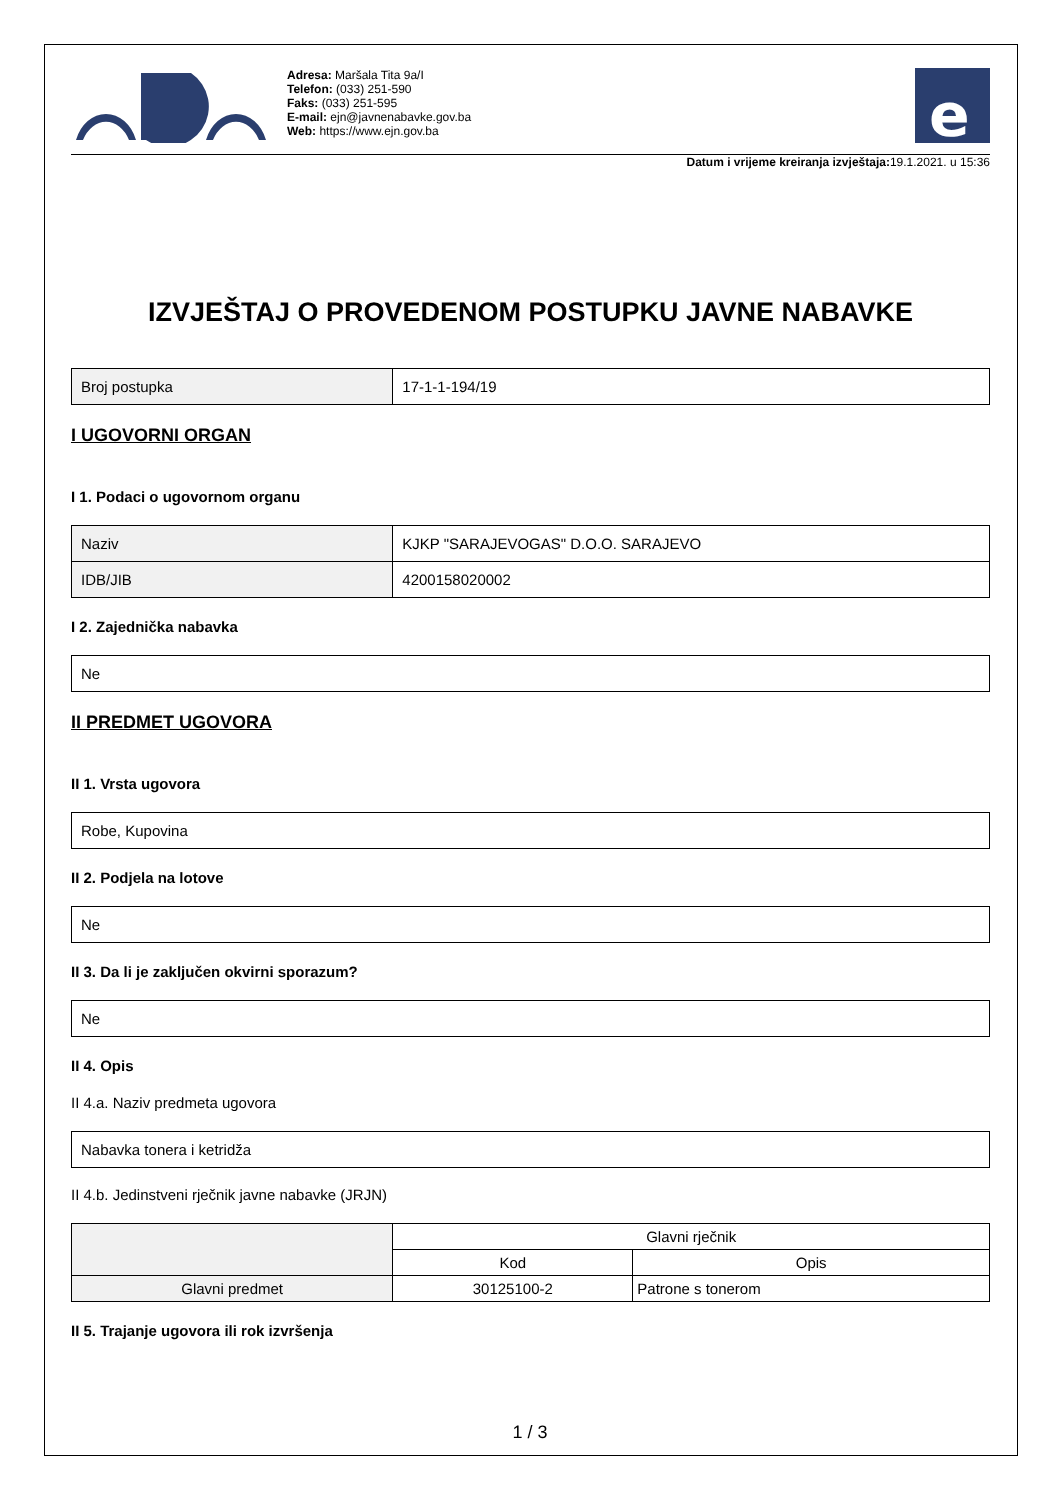Adresa: Maršala Tita 9a/I
Telefon: (033) 251-590
Faks: (033) 251-595
E-mail: ejn@javnenabavke.gov.ba
Web: https://www.ejn.gov.ba
e
Datum i vrijeme kreiranja izvještaja: 19.1.2021. u 15:36
IZVJEŠTAJ O PROVEDENOM POSTUPKU JAVNE NABAVKE
| Broj postupka | 17-1-1-194/19 |
I UGOVORNI ORGAN
I 1. Podaci o ugovornom organu
| Naziv | KJKP "SARAJEVOGAS" D.O.O. SARAJEVO |
| IDB/JIB | 4200158020002 |
I 2. Zajednička nabavka
| Ne |
II PREDMET UGOVORA
II 1. Vrsta ugovora
| Robe, Kupovina |
II 2. Podjela na lotove
| Ne |
II 3. Da li je zaključen okvirni sporazum?
| Ne |
II 4. Opis
II 4.a. Naziv predmeta ugovora
| Nabavka tonera i ketridža |
II 4.b. Jedinstveni rječnik javne nabavke (JRJN)
| | Glavni rječnik | |
| --- | --- | --- |
| | Kod | Opis |
| Glavni predmet | 30125100-2 | Patrone s tonerom |
II 5. Trajanje ugovora ili rok izvršenja
1 / 3